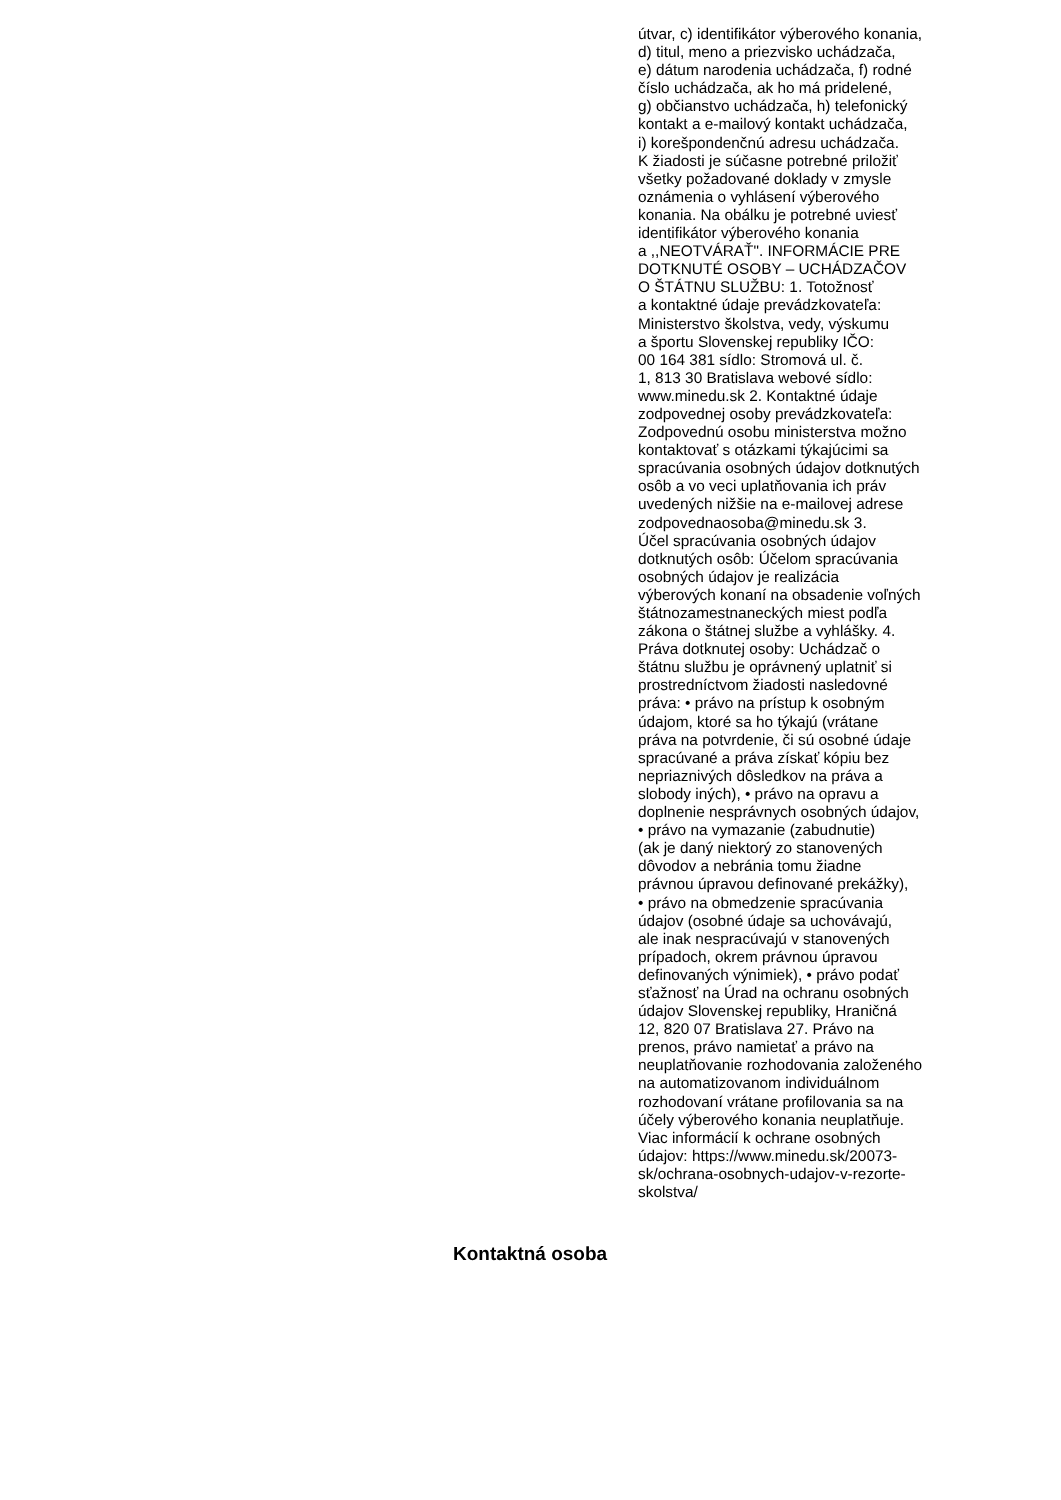útvar, c) identifikátor výberového konania,
d) titul, meno a priezvisko uchádzača,
e) dátum narodenia uchádzača, f) rodné
číslo uchádzača, ak ho má pridelené,
g) občianstvo uchádzača, h) telefonický
kontakt a e-mailový kontakt uchádzača,
i) korešpondenčnú adresu uchádzača.
K žiadosti je súčasne potrebné priložiť
všetky požadované doklady v zmysle
oznámenia o vyhlásení výberového
konania. Na obálku je potrebné uviesť
identifikátor výberového konania
a ,,NEOTVÁRAŤ". INFORMÁCIE PRE
DOTKNUTÉ OSOBY – UCHÁDZAČOV
O ŠTÁTNU SLUŽBU: 1. Totožnosť
a kontaktné údaje prevádzkovateľa:
Ministerstvo školstva, vedy, výskumu
a športu Slovenskej republiky IČO:
00 164 381 sídlo: Stromová ul. č.
1, 813 30 Bratislava webové sídlo:
www.minedu.sk 2. Kontaktné údaje
zodpovednej osoby prevádzkovateľa:
Zodpovednú osobu ministerstva možno
kontaktovať s otázkami týkajúcimi sa
spracúvania osobných údajov dotknutých
osôb a vo veci uplatňovania ich práv
uvedených nižšie na e-mailovej adrese
zodpovednaosoba@minedu.sk 3.
Účel spracúvania osobných údajov
dotknutých osôb: Účelom spracúvania
osobných údajov je realizácia
výberových konaní na obsadenie voľných
štátnozamestnaneckých miest podľa
zákona o štátnej službe a vyhlášky. 4.
Práva dotknutej osoby: Uchádzač o
štátnu službu je oprávnený uplatniť si
prostredníctvom žiadosti nasledovné
práva: • právo na prístup k osobným
údajom, ktoré sa ho týkajú (vrátane
práva na potvrdenie, či sú osobné údaje
spracúvané a práva získať kópiu bez
nepriaznivých dôsledkov na práva a
slobody iných), • právo na opravu a
doplnenie nesprávnych osobných údajov,
• právo na vymazanie (zabudnutie)
(ak je daný niektorý zo stanovených
dôvodov a nebránia tomu žiadne
právnou úpravou definované prekážky),
• právo na obmedzenie spracúvania
údajov (osobné údaje sa uchovávajú,
ale inak nespracúvajú v stanovených
prípadoch, okrem právnou úpravou
definovaných výnimiek), • právo podať
sťažnosť na Úrad na ochranu osobných
údajov Slovenskej republiky, Hraničná
12, 820 07 Bratislava 27. Právo na
prenos, právo namietať a právo na
neuplatňovanie rozhodovania založeného
na automatizovanom individuálnom
rozhodovaní vrátane profilovania sa na
účely výberového konania neuplatňuje.
Viac informácií k ochrane osobných
údajov: https://www.minedu.sk/20073-
sk/ochrana-osobnych-udajov-v-rezorte-
skolstva/
Kontaktná osoba